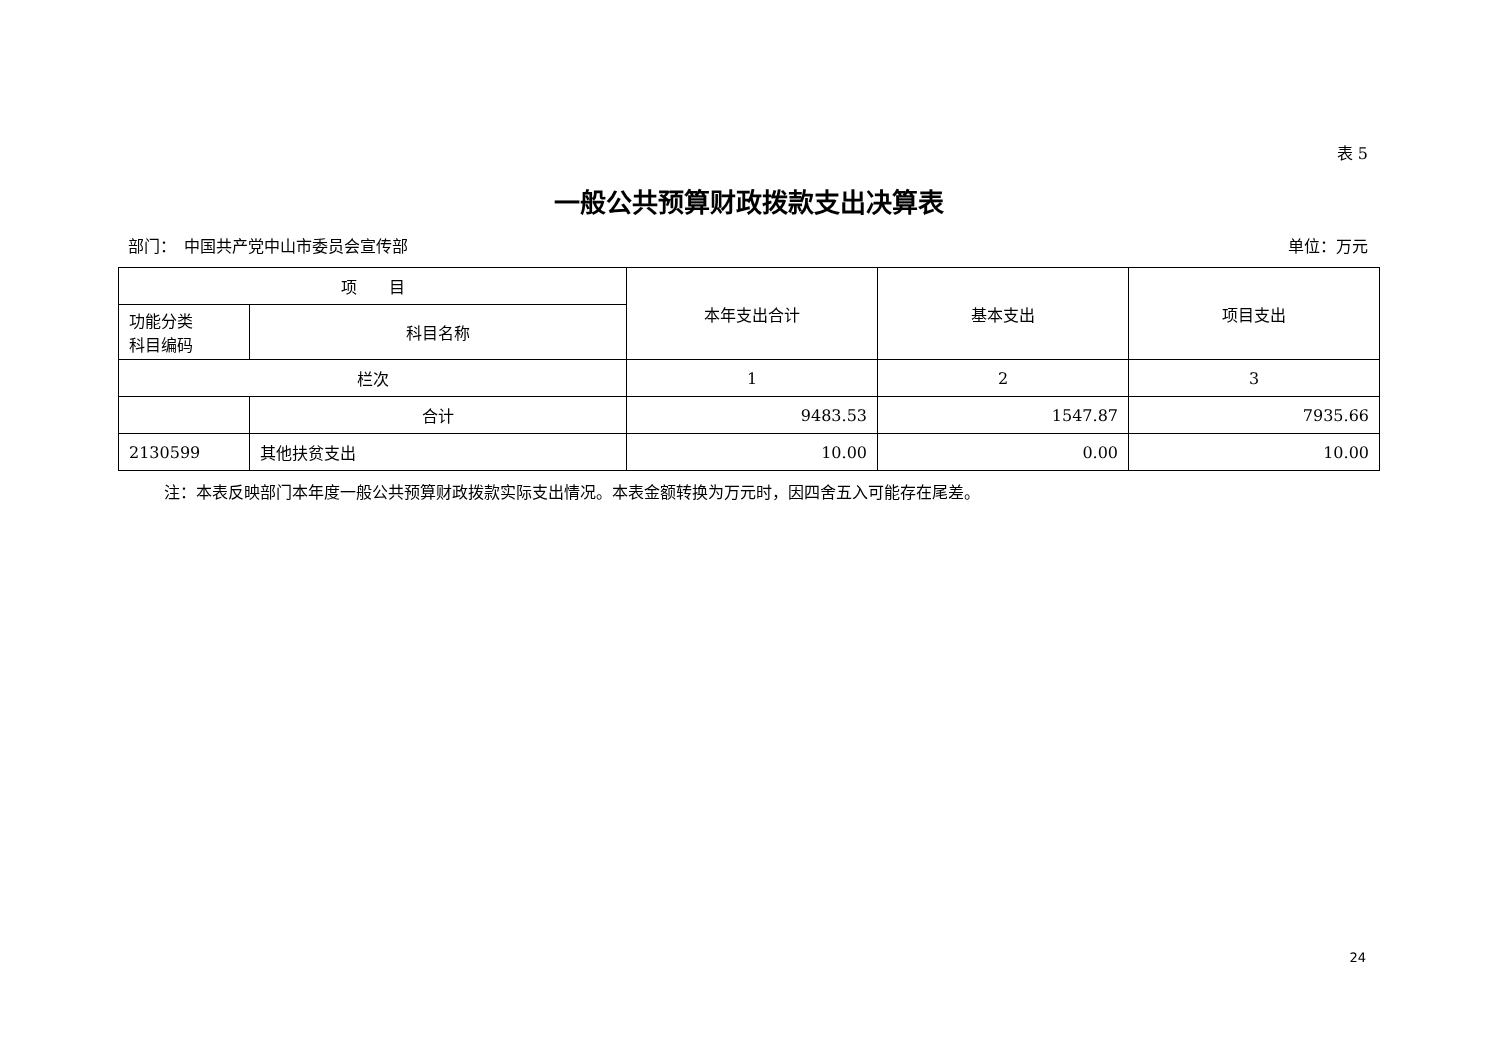表 5
一般公共预算财政拨款支出决算表
部门：　中国共产党中山市委员会宣传部 单位：万元
| 项 目 | | 本年支出合计 | 基本支出 | 项目支出 |
| --- | --- | --- | --- | --- |
| 功能分类 科目编码 | 科目名称 | | | |
| 栏次 | | 1 | 2 | 3 |
| | 合计 | 9483.53 | 1547.87 | 7935.66 |
| 2130599 | 其他扶贫支出 | 10.00 | 0.00 | 10.00 |
注：本表反映部门本年度一般公共预算财政拨款实际支出情况。本表金额转换为万元时，因四舍五入可能存在尾差。
24